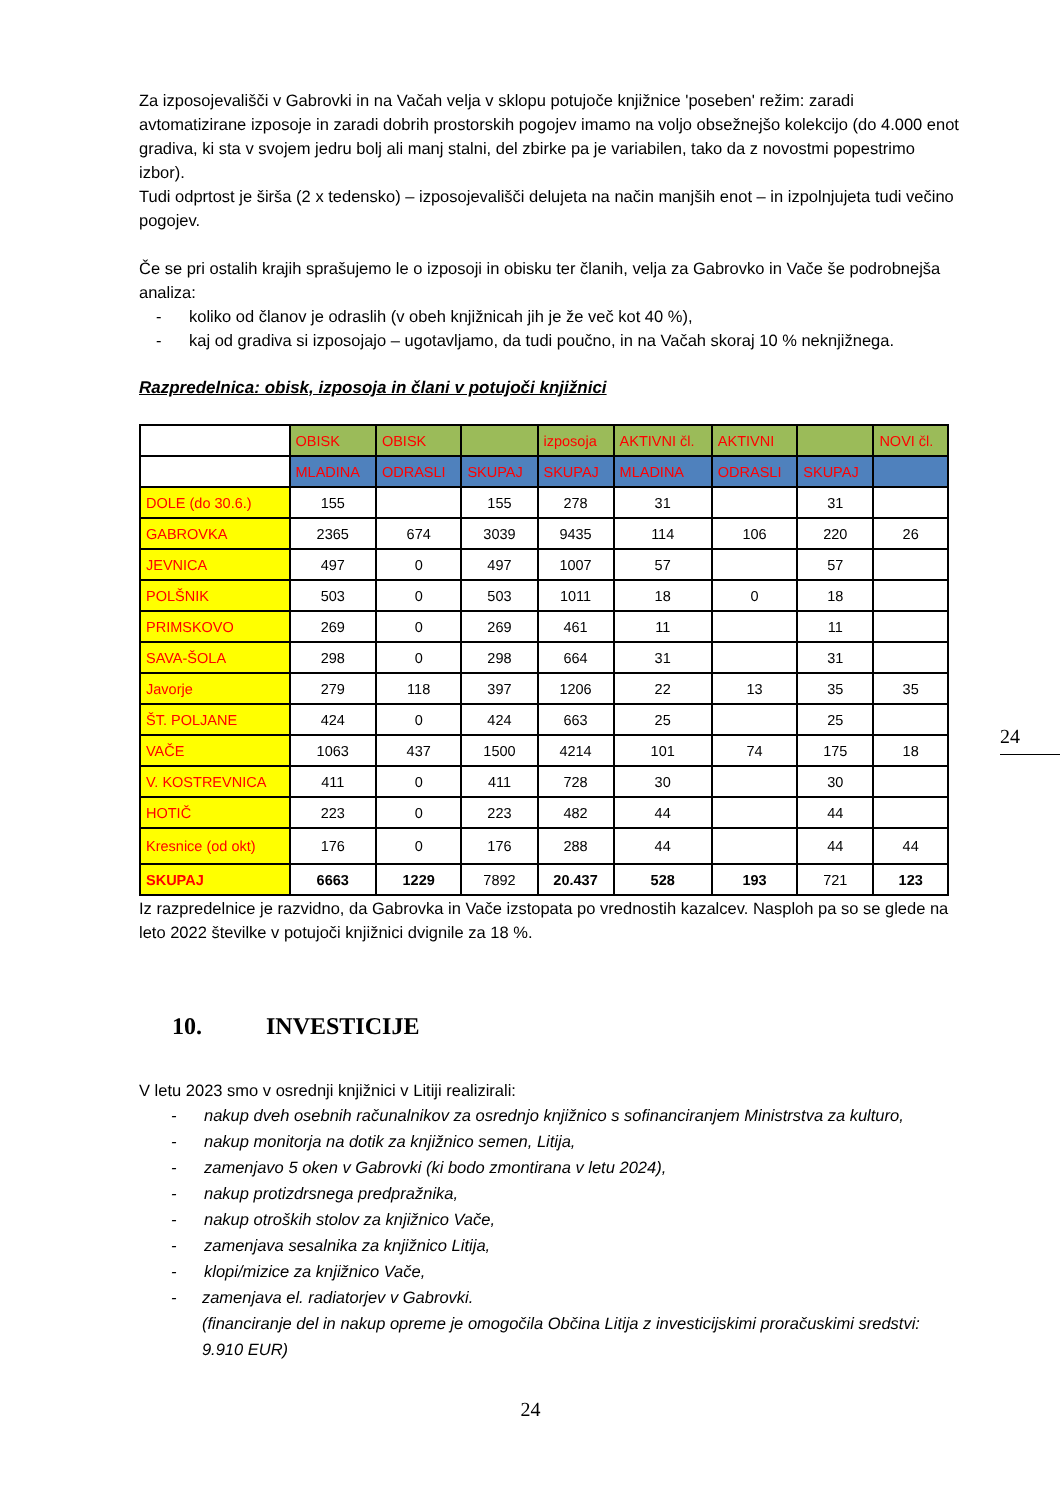Za izposojevališči v Gabrovki in na Vačah velja v sklopu potujoče knjižnice 'poseben' režim: zaradi avtomatizirane izposoje in zaradi dobrih prostorskih pogojev imamo na voljo obsežnejšo kolekcijo (do 4.000 enot gradiva, ki sta v svojem jedru bolj ali manj stalni, del zbirke pa je variabilen, tako da z novostmi popestrimo izbor).
Tudi odprtost je širša (2 x tedensko) – izposojevališči delujeta na način manjših enot – in izpolnjujeta tudi večino pogojev.
Če se pri ostalih krajih sprašujemo le o izposoji in obisku ter članih, velja za Gabrovko in Vače še podrobnejša analiza:
- koliko od članov je odraslih (v obeh knjižnicah jih je že več kot 40 %),
- kaj od gradiva si izposojajo – ugotavljamo, da tudi poučno, in na Vačah skoraj 10 % neknjižnega.
Razpredelnica: obisk, izposoja in člani v potujoči knjižnici
| | OBISK | OBISK | | izposoja | AKTIVNI čl. | AKTIVNI | | NOVI čl. |
| | MLADINA | ODRASLI | SKUPAJ | SKUPAJ | MLADINA | ODRASLI | SKUPAJ | |
| DOLE (do 30.6.) | 155 | | 155 | 278 | 31 | | 31 | |
| GABROVKA | 2365 | 674 | 3039 | 9435 | 114 | 106 | 220 | 26 |
| JEVNICA | 497 | 0 | 497 | 1007 | 57 | | 57 | |
| POLŠNIK | 503 | 0 | 503 | 1011 | 18 | 0 | 18 | |
| PRIMSKOVO | 269 | 0 | 269 | 461 | 11 | | 11 | |
| SAVA-ŠOLA | 298 | 0 | 298 | 664 | 31 | | 31 | |
| Javorje | 279 | 118 | 397 | 1206 | 22 | 13 | 35 | 35 |
| ŠT. POLJANE | 424 | 0 | 424 | 663 | 25 | | 25 | |
| VAČE | 1063 | 437 | 1500 | 4214 | 101 | 74 | 175 | 18 |
| V. KOSTREVNICA | 411 | 0 | 411 | 728 | 30 | | 30 | |
| HOTIČ | 223 | 0 | 223 | 482 | 44 | | 44 | |
| Kresnice (od okt) | 176 | 0 | 176 | 288 | 44 | | 44 | 44 |
| SKUPAJ | 6663 | 1229 | 7892 | 20.437 | 528 | 193 | 721 | 123 |
Iz razpredelnice je razvidno, da Gabrovka in Vače izstopata po vrednostih kazalcev. Nasploh pa so se glede na leto 2022 številke v potujoči knjižnici dvignile za 18 %.
10. INVESTICIJE
V letu 2023 smo v osrednji knjižnici v Litiji realizirali:
- nakup dveh osebnih računalnikov za osrednjo knjižnico s sofinanciranjem Ministrstva za kulturo,
- nakup monitorja na dotik za knjižnico semen, Litija,
- zamenjavo 5 oken v Gabrovki (ki bodo zmontirana v letu 2024),
- nakup protizdrsnega predpražnika,
- nakup otroških stolov za knjižnico Vače,
- zamenjava sesalnika za knjižnico Litija,
- klopi/mizice za knjižnico Vače,
- zamenjava el. radiatorjev v Gabrovki.
(financiranje del in nakup opreme je omogočila Občina Litija z investicijskimi proračuskimi sredstvi: 9.910 EUR)
24
24